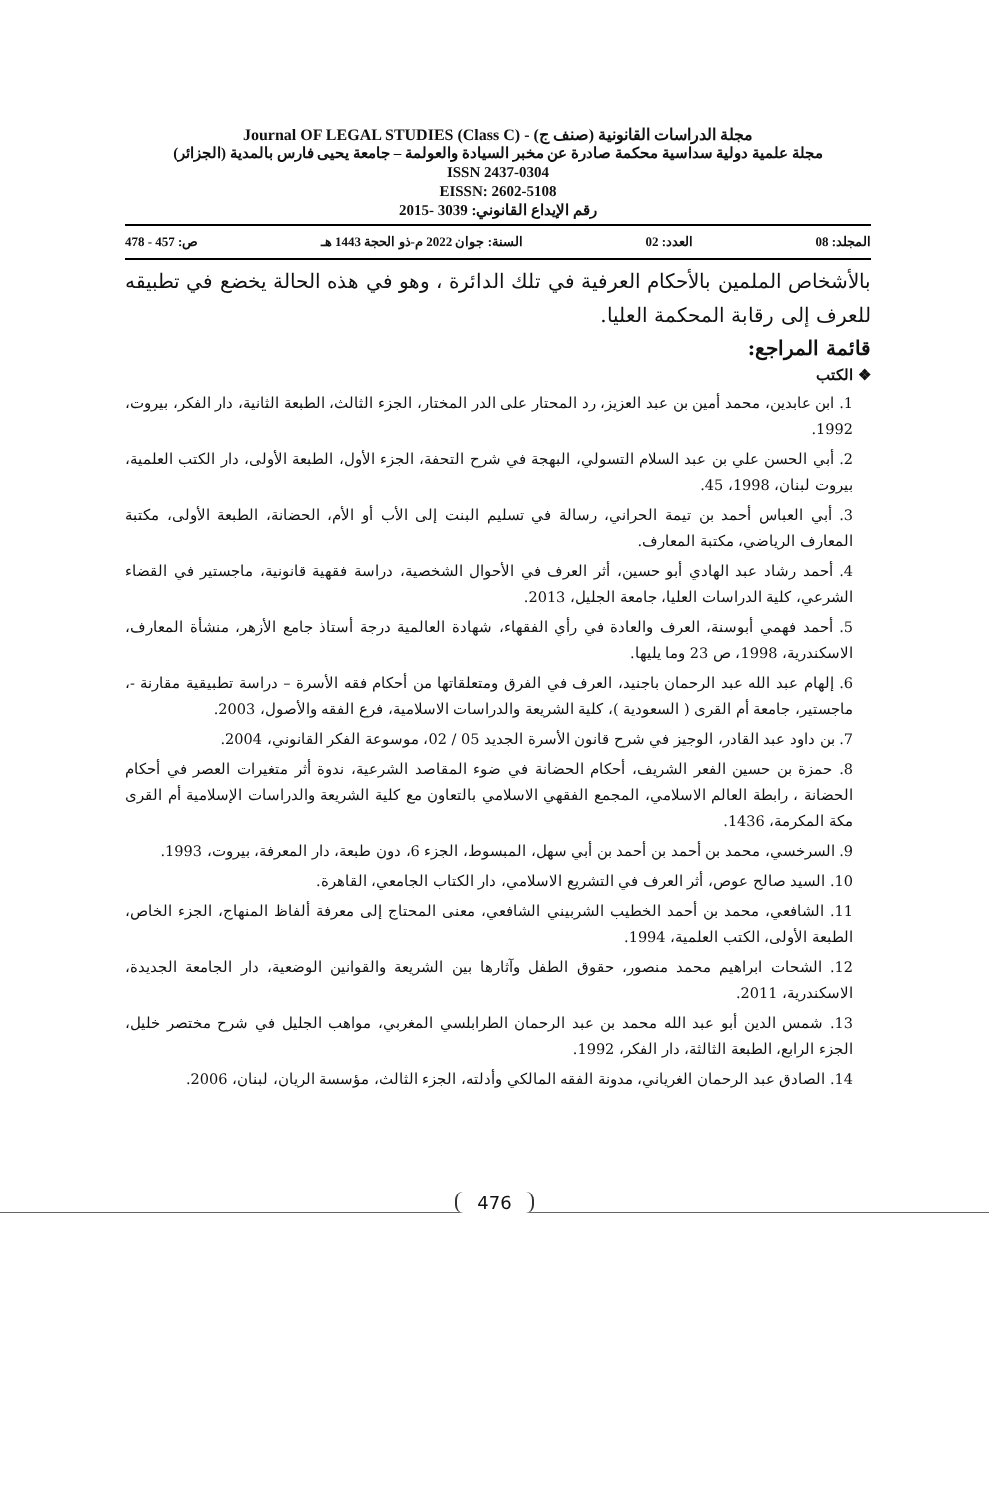مجلة الدراسات القانونية (صنف ج) - Journal OF LEGAL STUDIES (Class C)
مجلة علمية دولية سداسية محكمة صادرة عن مخبر السيادة والعولمة – جامعة يحيى فارس بالمدية (الجزائر)
ISSN 2437-0304
EISSN: 2602-5108
رقم الإيداع القانوني: 3039 -2015
المجلد: 08 العدد: 02 السنة: جوان 2022 م-ذو الحجة 1443 هـ ص: 457 - 478
بالأشخاص الملمين بالأحكام العرفية في تلك الدائرة ، وهو في هذه الحالة يخضع في تطبيقه للعرف إلى رقابة المحكمة العليا.
قائمة المراجع:
❖ الكتب
1. ابن عابدين، محمد أمين بن عبد العزيز، رد المحتار على الدر المختار، الجزء الثالث، الطبعة الثانية، دار الفكر، بيروت، 1992.
2. أبي الحسن علي بن عبد السلام التسولي، البهجة في شرح التحفة، الجزء الأول، الطبعة الأولى، دار الكتب العلمية، بيروت لبنان، 1998، 45.
3. أبي العباس أحمد بن تيمة الحراني، رسالة في تسليم البنت إلى الأب أو الأم، الحضانة، الطبعة الأولى، مكتبة المعارف الرياضي، مكتبة المعارف.
4. أحمد رشاد عبد الهادي أبو حسين، أثر العرف في الأحوال الشخصية، دراسة فقهية قانونية، ماجستير في القضاء الشرعي، كلية الدراسات العليا، جامعة الجليل، 2013.
5. أحمد فهمي أبوسنة، العرف والعادة في رأي الفقهاء، شهادة العالمية درجة أستاذ جامع الأزهر، منشأة المعارف، الاسكندرية، 1998، ص 23 وما يليها.
6. إلهام عبد الله عبد الرحمان باجنيد، العرف في الفرق ومتعلقاتها من أحكام فقه الأسرة – دراسة تطبيقية مقارنة -، ماجستير، جامعة أم القرى ( السعودية )، كلية الشريعة والدراسات الاسلامية، فرع الفقه والأصول، 2003.
7. بن داود عبد القادر، الوجيز في شرح قانون الأسرة الجديد 05 / 02، موسوعة الفكر القانوني، 2004.
8. حمزة بن حسين الفعر الشريف، أحكام الحضانة في ضوء المقاصد الشرعية، ندوة أثر متغيرات العصر في أحكام الحضانة ، رابطة العالم الاسلامي، المجمع الفقهي الاسلامي بالتعاون مع كلية الشريعة والدراسات الإسلامية أم القرى مكة المكرمة، 1436.
9. السرخسي، محمد بن أحمد بن أحمد بن أبي سهل، المبسوط، الجزء 6، دون طبعة، دار المعرفة، بيروت، 1993.
10. السيد صالح عوص، أثر العرف في التشريع الاسلامي، دار الكتاب الجامعي، القاهرة.
11. الشافعي، محمد بن أحمد الخطيب الشربيني الشافعي، معنى المحتاج إلى معرفة ألفاظ المنهاج، الجزء الخاص، الطبعة الأولى، الكتب العلمية، 1994.
12. الشحات ابراهيم محمد منصور، حقوق الطفل وآثارها بين الشريعة والقوانين الوضعية، دار الجامعة الجديدة، الاسكندرية، 2011.
13. شمس الدين أبو عبد الله محمد بن عبد الرحمان الطرابلسي المغربي، مواهب الجليل في شرح مختصر خليل، الجزء الرابع، الطبعة الثالثة، دار الفكر، 1992.
14. الصادق عبد الرحمان الغرياني، مدونة الفقه المالكي وأدلته، الجزء الثالث، مؤسسة الريان، لبنان، 2006.
476